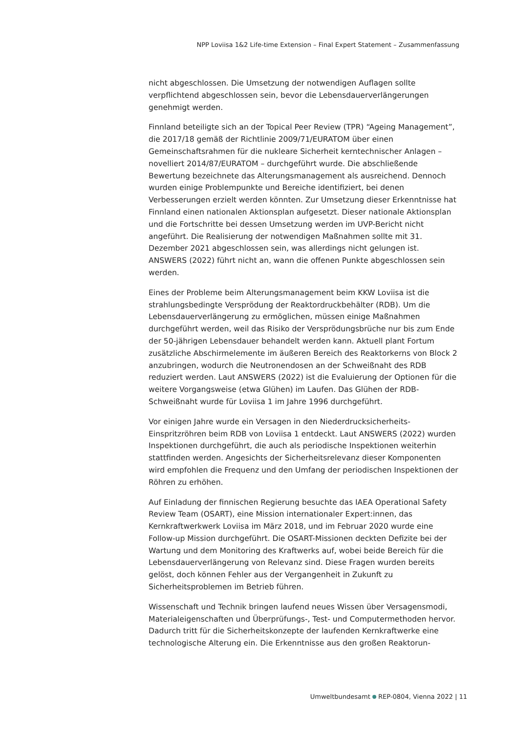NPP Loviisa 1&2 Life-time Extension – Final Expert Statement – Zusammenfassung
nicht abgeschlossen. Die Umsetzung der notwendigen Auflagen sollte verpflichtend abgeschlossen sein, bevor die Lebensdauerverlängerungen genehmigt werden.
Finnland beteiligte sich an der Topical Peer Review (TPR) “Ageing Management”, die 2017/18 gemäß der Richtlinie 2009/71/EURATOM über einen Gemeinschaftsrahmen für die nukleare Sicherheit kerntechnischer Anlagen – novelliert 2014/87/EURATOM – durchgeführt wurde. Die abschließende Bewertung bezeichnete das Alterungsmanagement als ausreichend. Dennoch wurden einige Problempunkte und Bereiche identifiziert, bei denen Verbesserungen erzielt werden könnten. Zur Umsetzung dieser Erkenntnisse hat Finnland einen nationalen Aktionsplan aufgesetzt. Dieser nationale Aktionsplan und die Fortschritte bei dessen Umsetzung werden im UVP-Bericht nicht angeführt. Die Realisierung der notwendigen Maßnahmen sollte mit 31. Dezember 2021 abgeschlossen sein, was allerdings nicht gelungen ist. ANSWERS (2022) führt nicht an, wann die offenen Punkte abgeschlossen sein werden.
Eines der Probleme beim Alterungsmanagement beim KKW Loviisa ist die strahlungsbedingte Versprödung der Reaktordruckbehälter (RDB). Um die Lebensdauerverlängerung zu ermöglichen, müssen einige Maßnahmen durchgeführt werden, weil das Risiko der Versprödungsbrüche nur bis zum Ende der 50-jährigen Lebensdauer behandelt werden kann. Aktuell plant Fortum zusätzliche Abschirmelemente im äußeren Bereich des Reaktorkerns von Block 2 anzubringen, wodurch die Neutronendosen an der Schweißnaht des RDB reduziert werden. Laut ANSWERS (2022) ist die Evaluierung der Optionen für die weitere Vorgangsweise (etwa Glühen) im Laufen. Das Glühen der RDB-Schweißnaht wurde für Loviisa 1 im Jahre 1996 durchgeführt.
Vor einigen Jahre wurde ein Versagen in den Niederdrucksicherheits-Einspritzröhren beim RDB von Loviisa 1 entdeckt. Laut ANSWERS (2022) wurden Inspektionen durchgeführt, die auch als periodische Inspektionen weiterhin stattfinden werden. Angesichts der Sicherheitsrelevanz dieser Komponenten wird empfohlen die Frequenz und den Umfang der periodischen Inspektionen der Röhren zu erhöhen.
Auf Einladung der finnischen Regierung besuchte das IAEA Operational Safety Review Team (OSART), eine Mission internationaler Expert:innen, das Kernkraftwerkwerk Loviisa im März 2018, und im Februar 2020 wurde eine Follow-up Mission durchgeführt. Die OSART-Missionen deckten Defizite bei der Wartung und dem Monitoring des Kraftwerks auf, wobei beide Bereich für die Lebensdauerverlängerung von Relevanz sind. Diese Fragen wurden bereits gelöst, doch können Fehler aus der Vergangenheit in Zukunft zu Sicherheitsproblemen im Betrieb führen.
Wissenschaft und Technik bringen laufend neues Wissen über Versagensmodi, Materialeigenschaften und Überprüfungs-, Test- und Computermethoden hervor. Dadurch tritt für die Sicherheitskonzepte der laufenden Kernkraftwerke eine technologische Alterung ein. Die Erkenntnisse aus den großen Reaktorun-
Umweltbundesamt REP-0804, Vienna 2022 | 11